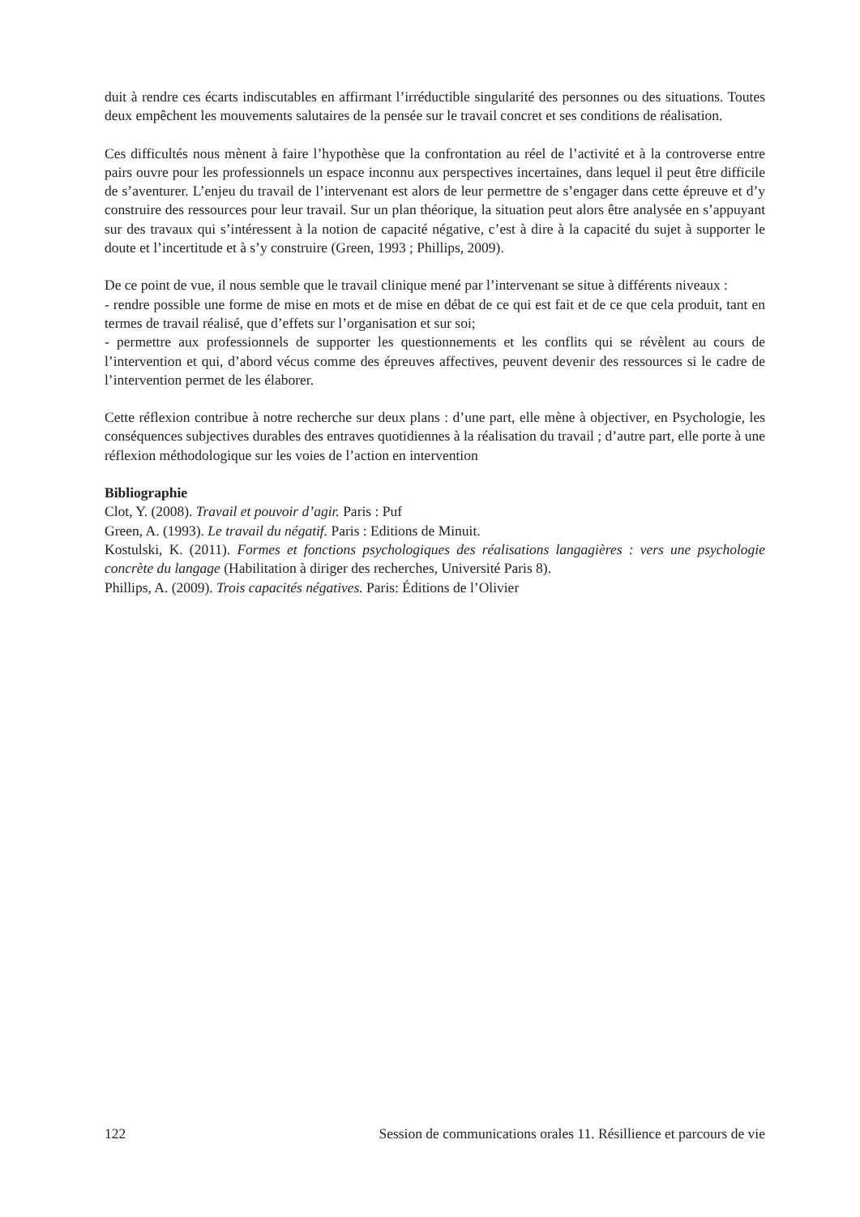duit à rendre ces écarts indiscutables en affirmant l’irréductible singularité des personnes ou des situations. Toutes deux empêchent les mouvements salutaires de la pensée sur le travail concret et ses conditions de réalisation.
Ces difficultés nous mènent à faire l’hypothèse que la confrontation au réel de l’activité et à la controverse entre pairs ouvre pour les professionnels un espace inconnu aux perspectives incertaines, dans lequel il peut être difficile de s’aventurer. L’enjeu du travail de l’intervenant est alors de leur permettre de s’engager dans cette épreuve et d’y construire des ressources pour leur travail. Sur un plan théorique, la situation peut alors être analysée en s’appuyant sur des travaux qui s’intéressent à la notion de capacité négative, c’est à dire à la capacité du sujet à supporter le doute et l’incertitude et à s’y construire (Green, 1993 ; Phillips, 2009).
De ce point de vue, il nous semble que le travail clinique mené par l’intervenant se situe à différents niveaux :
- rendre possible une forme de mise en mots et de mise en débat de ce qui est fait et de ce que cela produit, tant en termes de travail réalisé, que d’effets sur l’organisation et sur soi;
- permettre aux professionnels de supporter les questionnements et les conflits qui se révèlent au cours de l’intervention et qui, d’abord vécus comme des épreuves affectives, peuvent devenir des ressources si le cadre de l’intervention permet de les élaborer.
Cette réflexion contribue à notre recherche sur deux plans : d’une part, elle mène à objectiver, en Psychologie, les conséquences subjectives durables des entraves quotidiennes à la réalisation du travail ; d’autre part, elle porte à une réflexion méthodologique sur les voies de l’action en intervention
Bibliographie
Clot, Y. (2008). Travail et pouvoir d’agir. Paris : Puf
Green, A. (1993). Le travail du négatif. Paris : Editions de Minuit.
Kostulski, K. (2011). Formes et fonctions psychologiques des réalisations langagières : vers une psychologie concrète du langage (Habilitation à diriger des recherches, Université Paris 8).
Phillips, A. (2009). Trois capacités négatives. Paris: Éditions de l’Olivier
122 Session de communications orales 11. Résillience et parcours de vie